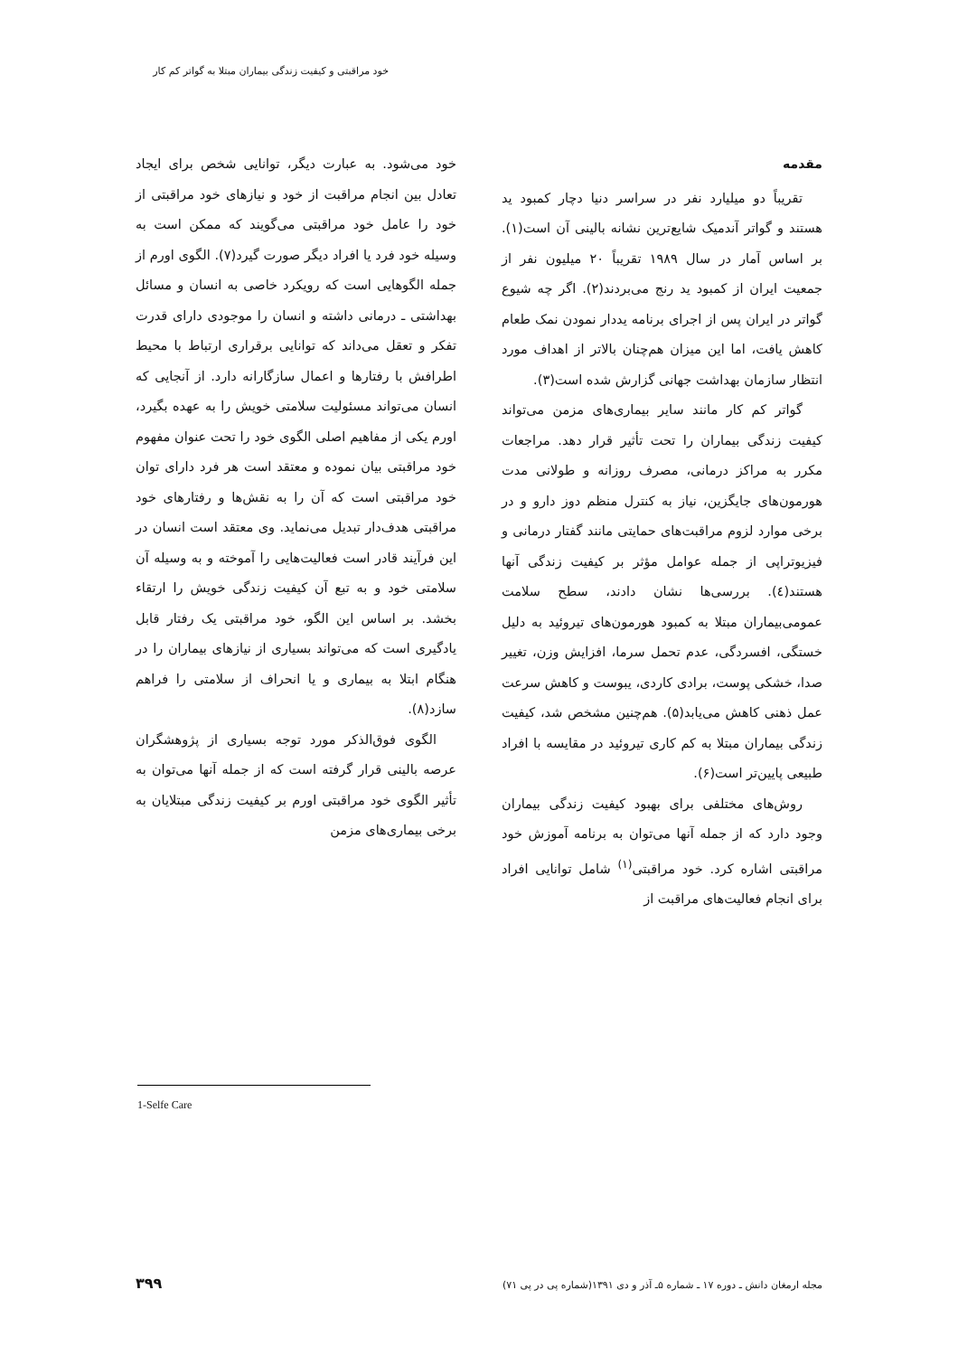خود مراقبتی و کیفیت زندگی بیماران مبتلا به گواتر کم کار
مقدمه
تقریباً دو میلیارد نفر در سراسر دنیا دچار کمبود ید هستند و گواتر آندمیک شایع‌ترین نشانه بالینی آن است(۱). بر اساس آمار در سال ۱۹۸۹ تقریباً ۲۰ میلیون نفر از جمعیت ایران از کمبود ید رنج می‌بردند(۲). اگر چه شیوع گواتر در ایران پس از اجرای برنامه یددار نمودن نمک طعام کاهش یافت، اما این میزان هم‌چنان بالاتر از اهداف مورد انتظار سازمان بهداشت جهانی گزارش شده است(۳).
گواتر کم کار مانند سایر بیماری‌های مزمن می‌تواند کیفیت زندگی بیماران را تحت تأثیر قرار دهد. مراجعات مکرر به مراکز درمانی، مصرف روزانه و طولانی مدت هورمون‌های جایگزین، نیاز به کنترل منظم دوز دارو و در برخی موارد لزوم مراقبت‌های حمایتی مانند گفتار درمانی و فیزیوتراپی از جمله عوامل مؤثر بر کیفیت زندگی آنها هستند(٤). بررسی‌ها نشان دادند، سطح سلامت عمومی‌بیماران مبتلا به کمبود هورمون‌های تیروئید به دلیل خستگی، افسردگی، عدم تحمل سرما، افزایش وزن، تغییر صدا، خشکی پوست، برادی کاردی، یبوست و کاهش سرعت عمل ذهنی کاهش می‌یابد(۵). هم‌چنین مشخص شد، کیفیت زندگی بیماران مبتلا به کم کاری تیروئید در مقایسه با افراد طبیعی پایین‌تر است(۶).
روش‌های مختلفی برای بهبود کیفیت زندگی بیماران وجود دارد که از جمله آنها می‌توان به برنامه آموزش خود مراقبتی اشاره کرد. خود مراقبتی<sup>(۱)</sup> شامل توانایی افراد برای انجام فعالیت‌های مراقبت از
خود می‌شود. به عبارت دیگر، توانایی شخص برای ایجاد تعادل بین انجام مراقبت از خود و نیازهای خود مراقبتی از خود را عامل خود مراقبتی می‌گویند که ممکن است به وسیله خود فرد یا افراد دیگر صورت گیرد(۷). الگوی اورم از جمله الگوهایی است که رویکرد خاصی به انسان و مسائل بهداشتی ـ درمانی داشته و انسان را موجودی دارای قدرت تفکر و تعقل می‌داند که توانایی برقراری ارتباط با محیط اطرافش با رفتارها و اعمال سازگارانه دارد. از آنجایی که انسان می‌تواند مسئولیت سلامتی خویش را به عهده بگیرد، اورم یکی از مفاهیم اصلی الگوی خود را تحت عنوان مفهوم خود مراقبتی بیان نموده و معتقد است هر فرد دارای توان خود مراقبتی است که آن را به نقش‌ها و رفتارهای خود مراقبتی هدف‌دار تبدیل می‌نماید. وی معتقد است انسان در این فرآیند قادر است فعالیت‌هایی را آموخته و به وسیله آن سلامتی خود و به تبع آن کیفیت زندگی خویش را ارتقاء بخشد. بر اساس این الگو، خود مراقبتی یک رفتار قابل یادگیری است که می‌تواند بسیاری از نیازهای بیماران را در هنگام ابتلا به بیماری و یا انحراف از سلامتی را فراهم سازد(۸).
الگوی فوق‌الذکر مورد توجه بسیاری از پژوهشگران عرصه بالینی قرار گرفته است که از جمله آنها می‌توان به تأثیر الگوی خود مراقبتی اورم بر کیفیت زندگی مبتلایان به برخی بیماری‌های مزمن
1-Selfe Care
مجله ارمغان دانش ـ دوره ۱۷ ـ شماره ۵ـ آذر و دی ۱۳۹۱(شماره پی در پی ۷۱)
۳۹۹